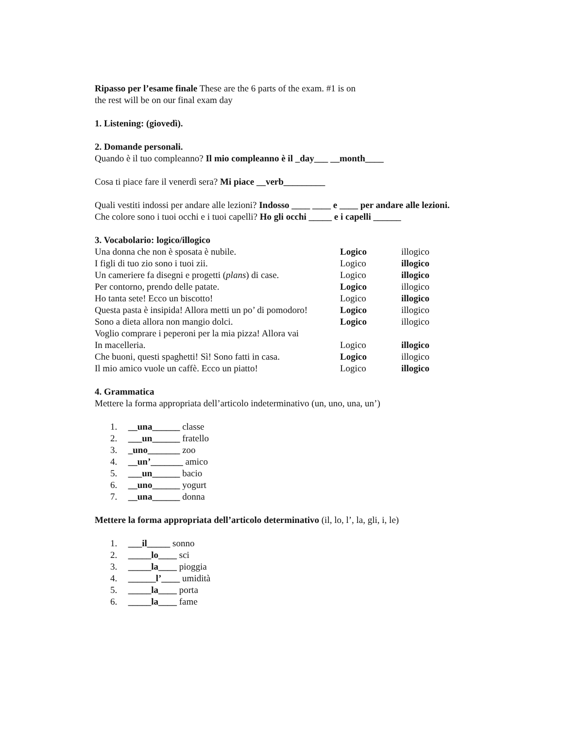Ripasso per l’esame finale These are the 6 parts of the exam. #1 is on
the rest will be on our final exam day
1. Listening: (giovedì).
2. Domande personali.
Quando è il tuo compleanno? Il mio compleanno è il _day___ __month____
Cosa ti piace fare il venerdì sera? Mi piace __verb_________
Quali vestiti indossi per andare alle lezioni? Indosso ____ ____ e ____ per andare alle lezioni.
Che colore sono i tuoi occhi e i tuoi capelli? Ho gli occhi _____ e i capelli ______
3. Vocabolario: logico/illogico
Una donna che non è sposata è nubile. Logico illogico
I figli di tuo zio sono i tuoi zii. Logico illogico
Un cameriere fa disegni e progetti (plans) di case. Logico illogico
Per contorno, prendo delle patate. Logico illogico
Ho tanta sete! Ecco un biscotto! Logico illogico
Questa pasta è insipida! Allora metti un po’ di pomodoro! Logico illogico
Sono a dieta allora non mangio dolci. Logico illogico
Voglio comprare i peperoni per la mia pizza! Allora vai
In macelleria. Logico illogico
Che buoni, questi spaghetti! Sì! Sono fatti in casa. Logico illogico
Il mio amico vuole un caffè. Ecco un piatto! Logico illogico
4. Grammatica
Mettere la forma appropriata dell’articolo indeterminativo (un, uno, una, un’)
1. __una______ classe
2. ___un______ fratello
3. _uno_______ zoo
4. __un’_______ amico
5. ___un______ bacio
6. __uno______ yogurt
7. __una______ donna
Mettere la forma appropriata dell’articolo determinativo (il, lo, l’, la, gli, i, le)
1. ___il_____ sonno
2. _____lo____ sci
3. _____la____ pioggia
4. ______l’____ umidità
5. _____la____ porta
6. _____la____ fame